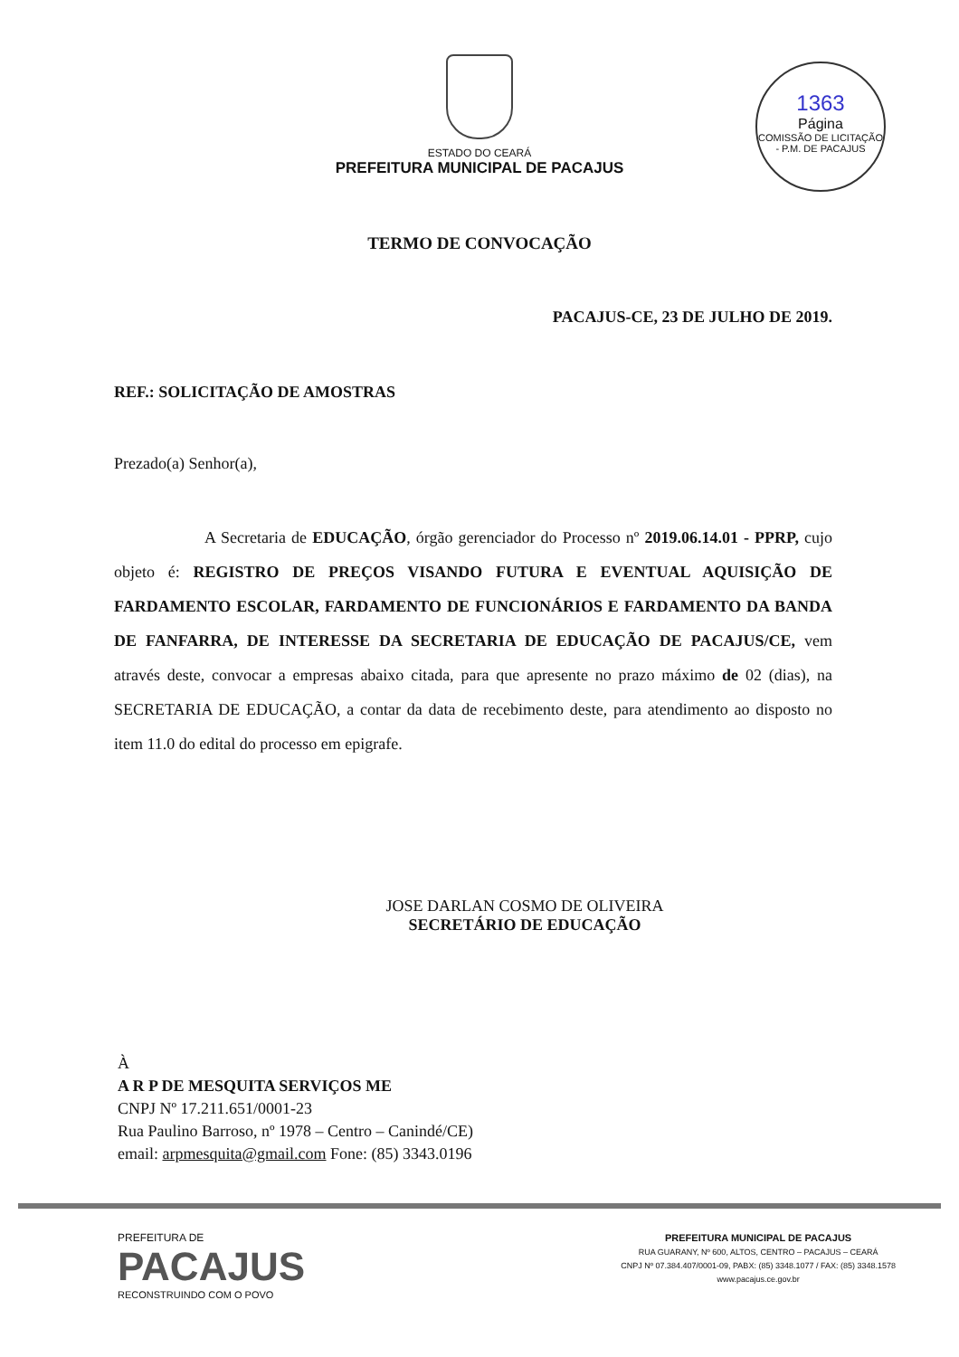ESTADO DO CEARÁ
PREFEITURA MUNICIPAL DE PACAJUS
1363
Página
COMISSÃO DE LICITAÇÃO - P.M. DE PACAJUS
TERMO DE CONVOCAÇÃO
PACAJUS-CE, 23 DE JULHO DE 2019.
REF.: SOLICITAÇÃO DE AMOSTRAS
Prezado(a) Senhor(a),
A Secretaria de EDUCAÇÃO, órgão gerenciador do Processo nº 2019.06.14.01 - PPRP, cujo objeto é: REGISTRO DE PREÇOS VISANDO FUTURA E EVENTUAL AQUISIÇÃO DE FARDAMENTO ESCOLAR, FARDAMENTO DE FUNCIONÁRIOS E FARDAMENTO DA BANDA DE FANFARRA, DE INTERESSE DA SECRETARIA DE EDUCAÇÃO DE PACAJUS/CE, vem através deste, convocar a empresas abaixo citada, para que apresente no prazo máximo de 02 (dias), na SECRETARIA DE EDUCAÇÃO, a contar da data de recebimento deste, para atendimento ao disposto no item 11.0 do edital do processo em epigrafe.
JOSE DARLAN COSMO DE OLIVEIRA
SECRETÁRIO DE EDUCAÇÃO
À
A R P DE MESQUITA SERVIÇOS ME
CNPJ Nº 17.211.651/0001-23
Rua Paulino Barroso, nº 1978 – Centro – Canindé/CE)
email: arpmesquita@gmail.com Fone: (85) 3343.0196
PREFEITURA DE
PACAJUS
RECONSTRUINDO COM O POVO
PREFEITURA MUNICIPAL DE PACAJUS
RUA GUARANY, Nº 600, ALTOS, CENTRO – PACAJUS – CEARÁ
CNPJ Nº 07.384.407/0001-09, PABX: (85) 3348.1077 / FAX: (85) 3348.1578
www.pacajus.ce.gov.br